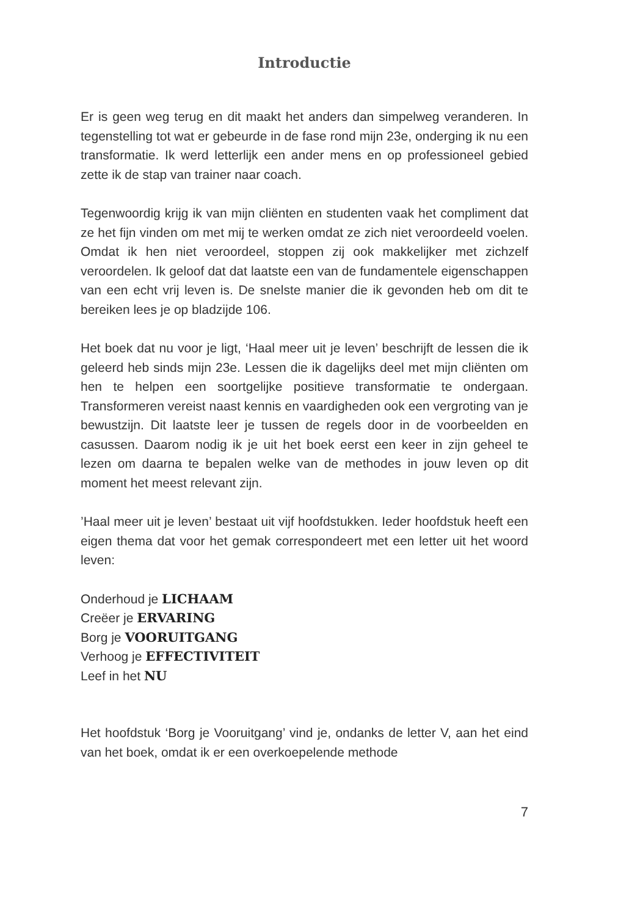Introductie
Er is geen weg terug en dit maakt het anders dan simpelweg verande­ren. In tegenstelling tot wat er gebeurde in de fase rond mijn 23e, onderging ik nu een transformatie. Ik werd letterlijk een ander mens en op professioneel gebied zette ik de stap van trainer naar coach.
Tegenwoordig krijg ik van mijn cliënten en studenten vaak het compli­ment dat ze het fijn vinden om met mij te werken omdat ze zich niet veroordeeld voelen. Omdat ik hen niet veroordeel, stoppen zij ook makkelijker met zichzelf veroordelen. Ik geloof dat dat laatste een van de fundamentele eigenschappen van een echt vrij leven is. De snelste manier die ik gevonden heb om dit te bereiken lees je op bladzijde 106.
Het boek dat nu voor je ligt, ‘Haal meer uit je leven’ beschrijft de lessen die ik geleerd heb sinds mijn 23e. Lessen die ik dagelijks deel met mijn cliënten om hen te helpen een soortgelijke positieve transformatie te ondergaan. Transformeren vereist naast kennis en vaardigheden ook een vergroting van je bewustzijn. Dit laatste leer je tussen de regels door in de voorbeelden en casussen. Daarom nodig ik je uit het boek eerst een keer in zijn geheel te lezen om daarna te bepalen welke van de methodes in jouw leven op dit moment het meest relevant zijn.
’Haal meer uit je leven’ bestaat uit vijf hoofdstukken. Ieder hoofdstuk heeft een eigen thema dat voor het gemak correspondeert met een letter uit het woord leven:
Onderhoud je LICHAAM
Creëer je ERVARING
Borg je VOORUITGANG
Verhoog je EFFECTIVITEIT
Leef in het NU
Het hoofdstuk ‘Borg je Vooruitgang’ vind je, ondanks de letter V, aan het eind van het boek, omdat ik er een overkoepelende methode
7